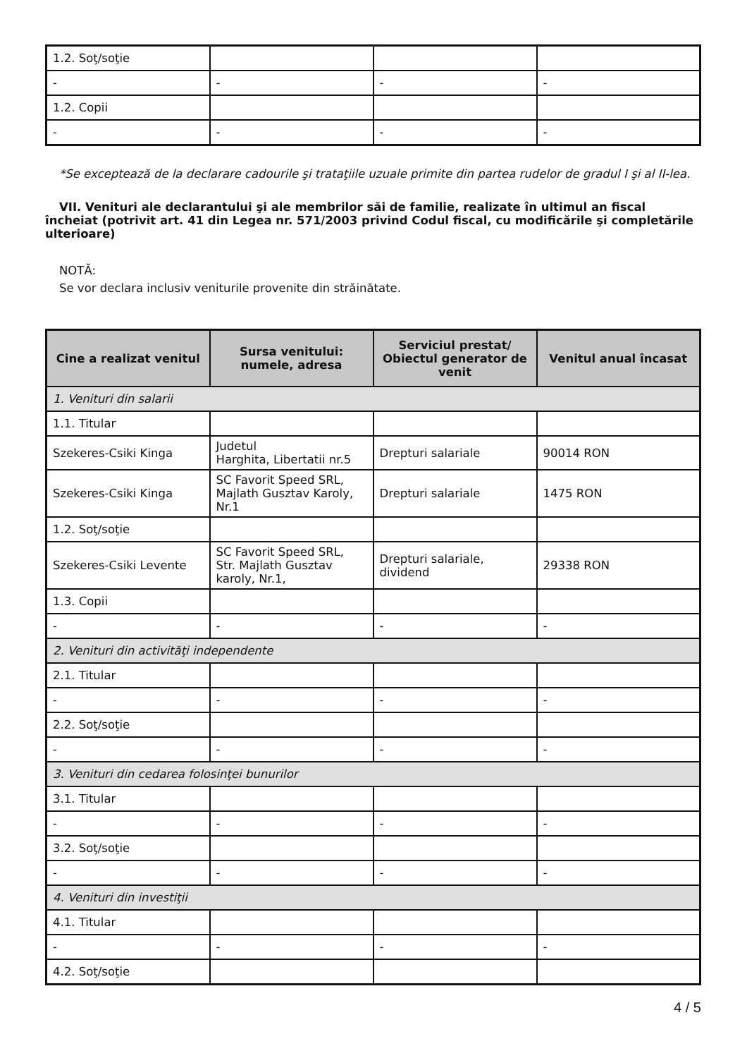| 1.2. Soţ/soţie | | | |
| - | - | - | - |
| 1.2. Copii | | | |
| - | - | - | - |
*Se exceptează de la declarare cadourile şi trataţiile uzuale primite din partea rudelor de gradul I şi al II-lea.
VII. Venituri ale declarantului şi ale membrilor săi de familie, realizate în ultimul an fiscal încheiat (potrivit art. 41 din Legea nr. 571/2003 privind Codul fiscal, cu modificările şi completările ulterioare)
NOTĂ:
Se vor declara inclusiv veniturile provenite din străinătate.
| Cine a realizat venitul | Sursa venitului: numele, adresa | Serviciul prestat/ Obiectul generator de venit | Venitul anual încasat |
| --- | --- | --- | --- |
| 1. Venituri din salarii | | | |
| 1.1. Titular | | | |
| Szekeres-Csiki Kinga | Judetul Harghita, Libertatii nr.5 | Drepturi salariale | 90014 RON |
| Szekeres-Csiki Kinga | SC Favorit Speed SRL, Majlath Gusztav Karoly, Nr.1 | Drepturi salariale | 1475 RON |
| 1.2. Soţ/soţie | | | |
| Szekeres-Csiki Levente | SC Favorit Speed SRL, Str. Majlath Gusztav karoly, Nr.1, | Drepturi salariale, dividend | 29338 RON |
| 1.3. Copii | | | |
| - | - | - | - |
| 2. Venituri din activităţi independente | | | |
| 2.1. Titular | | | |
| - | - | - | - |
| 2.2. Soţ/soţie | | | |
| - | - | - | - |
| 3. Venituri din cedarea folosinţei bunurilor | | | |
| 3.1. Titular | | | |
| - | - | - | - |
| 3.2. Soţ/soţie | | | |
| - | - | - | - |
| 4. Venituri din investiţii | | | |
| 4.1. Titular | | | |
| - | - | - | - |
| 4.2. Soţ/soţie | | | |
4 / 5